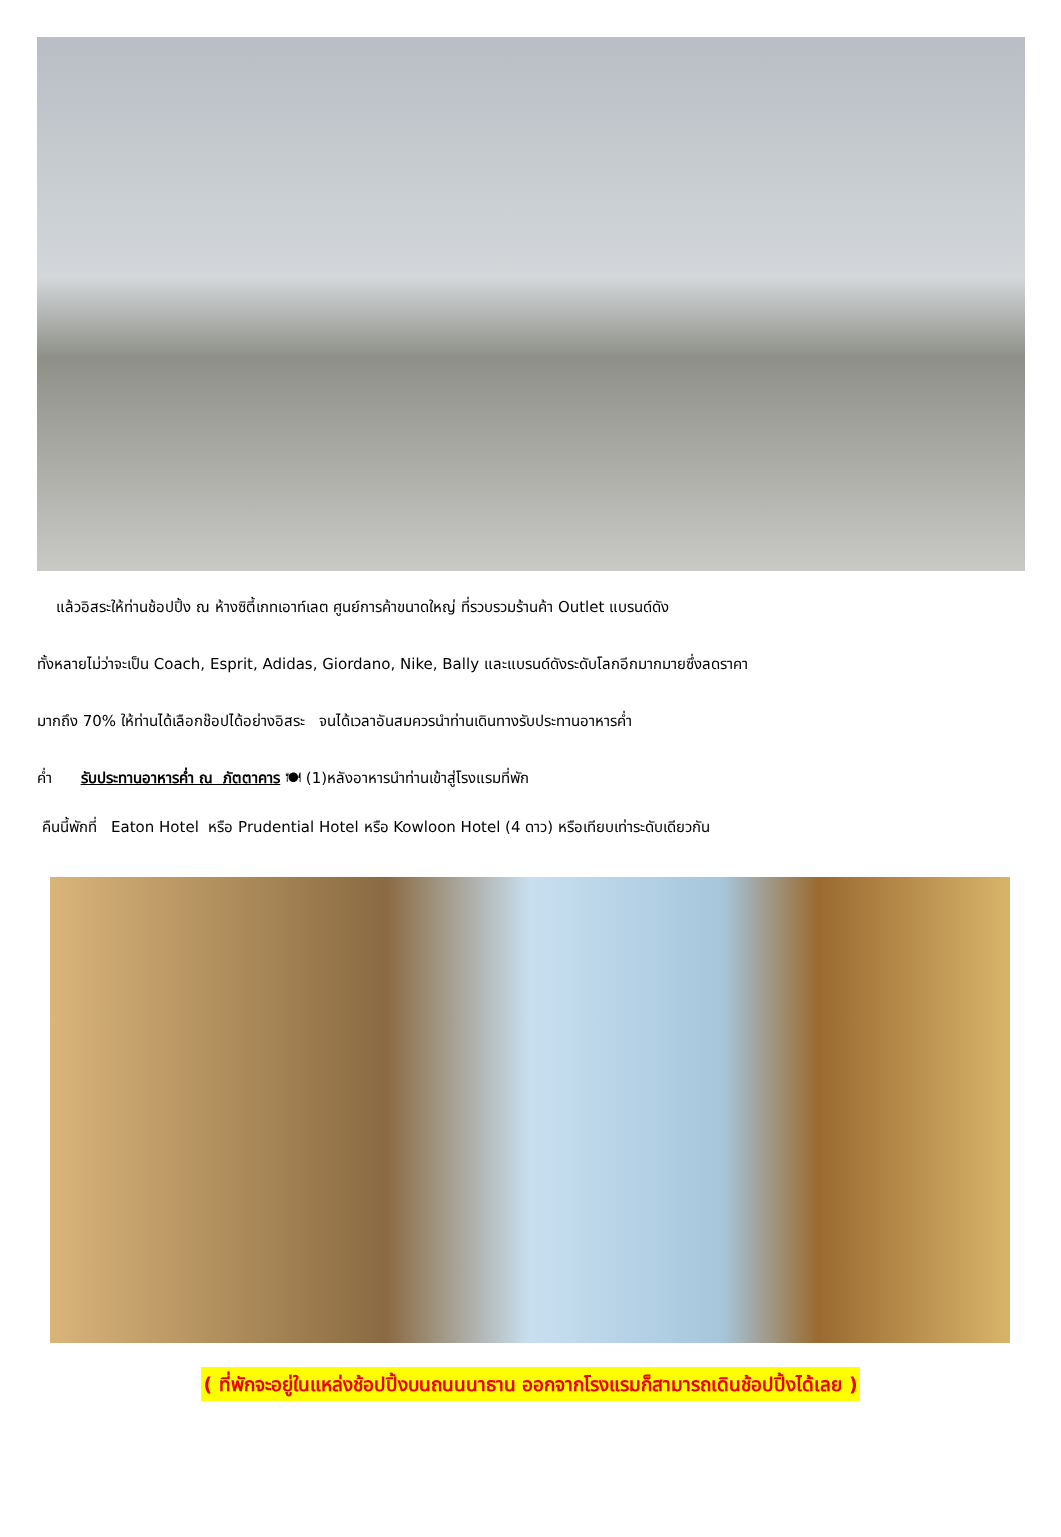แล้วอิสระให้ท่านช้อปปิ้ง ณ ห้างซิตี้เกทเอาท์เลต ศูนย์การค้าขนาดใหญ่ ที่รวบรวมร้านค้า Outlet แบรนด์ดัง
ทั้งหลายไม่ว่าจะเป็น Coach, Esprit, Adidas, Giordano, Nike, Bally และแบรนด์ดังระดับโลกอีกมากมายซึ่งลดราคา
มากถึง 70% ให้ท่านได้เลือกช๊อปได้อย่างอิสระ จนได้เวลาอันสมควรนำท่านเดินทางรับประทานอาหารค่ำ
ค่ำ รับประทานอาหารค่ำ ณ ภัตตาคาร 🍽 (1)หลังอาหารนำท่านเข้าสู่โรงแรมที่พัก
คืนนี้พักที่ Eaton Hotel หรือ Prudential Hotel หรือ Kowloon Hotel (4 ดาว) หรือเทียบเท่าระดับเดียวกัน
( ที่พักจะอยู่ในแหล่งช้อปปิ้งบนถนนนาธาน ออกจากโรงแรมก็สามารถเดินช้อปปิ้งได้เลย )